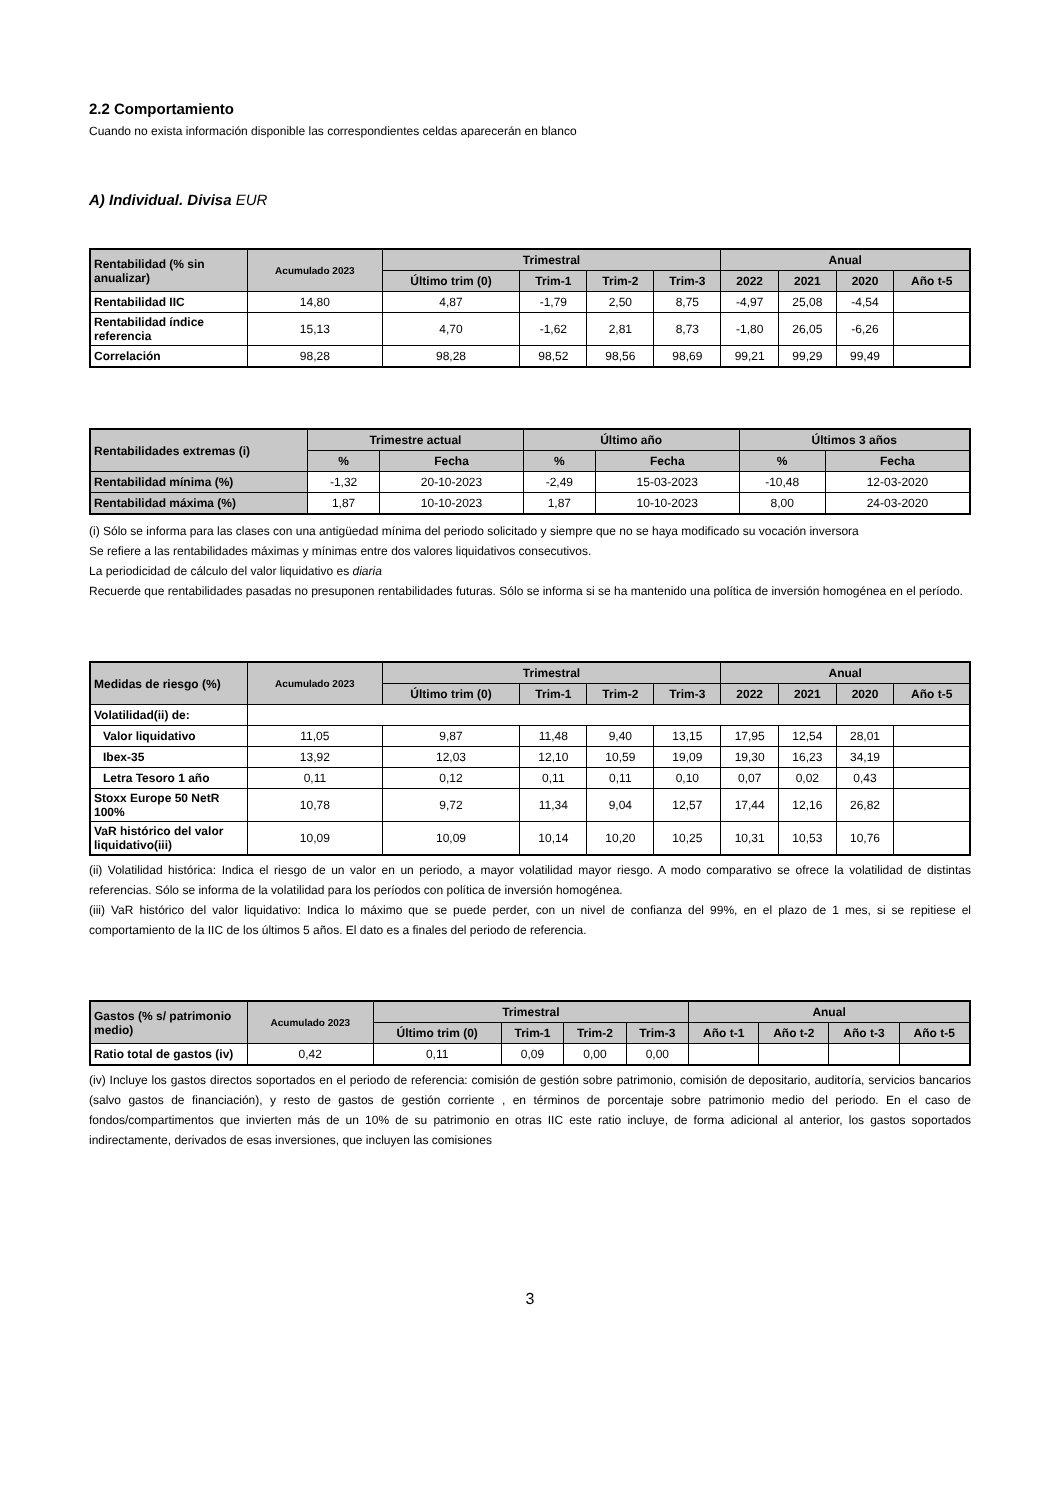2.2 Comportamiento
Cuando no exista información disponible las correspondientes celdas aparecerán en blanco
A) Individual. Divisa EUR
| Rentabilidad (% sin anualizar) | Acumulado 2023 | Trimestral | | | | Anual | | | |
| --- | --- | --- | --- | --- | --- | --- | --- | --- | --- |
| | | Último trim (0) | Trim-1 | Trim-2 | Trim-3 | 2022 | 2021 | 2020 | Año t-5 |
| Rentabilidad IIC | 14,80 | 4,87 | -1,79 | 2,50 | 8,75 | -4,97 | 25,08 | -4,54 | |
| Rentabilidad índice referencia | 15,13 | 4,70 | -1,62 | 2,81 | 8,73 | -1,80 | 26,05 | -6,26 | |
| Correlación | 98,28 | 98,28 | 98,52 | 98,56 | 98,69 | 99,21 | 99,29 | 99,49 | |
| Rentabilidades extremas (i) | Trimestre actual | | Último año | | Últimos 3 años | |
| --- | --- | --- | --- | --- | --- | --- |
| | % | Fecha | % | Fecha | % | Fecha |
| Rentabilidad mínima (%) | -1,32 | 20-10-2023 | -2,49 | 15-03-2023 | -10,48 | 12-03-2020 |
| Rentabilidad máxima (%) | 1,87 | 10-10-2023 | 1,87 | 10-10-2023 | 8,00 | 24-03-2020 |
(i) Sólo se informa para las clases con una antigüedad mínima del periodo solicitado y siempre que no se haya modificado su vocación inversora
Se refiere a las rentabilidades máximas y mínimas entre dos valores liquidativos consecutivos.
La periodicidad de cálculo del valor liquidativo es diaria
Recuerde que rentabilidades pasadas no presuponen rentabilidades futuras. Sólo se informa si se ha mantenido una política de inversión homogénea en el período.
| Medidas de riesgo (%) | Acumulado 2023 | Trimestral | | | | Anual | | | |
| --- | --- | --- | --- | --- | --- | --- | --- | --- | --- |
| | | Último trim (0) | Trim-1 | Trim-2 | Trim-3 | 2022 | 2021 | 2020 | Año t-5 |
| Volatilidad(ii) de: | | | | | | | | | |
| Valor liquidativo | 11,05 | 9,87 | 11,48 | 9,40 | 13,15 | 17,95 | 12,54 | 28,01 | |
| Ibex-35 | 13,92 | 12,03 | 12,10 | 10,59 | 19,09 | 19,30 | 16,23 | 34,19 | |
| Letra Tesoro 1 año | 0,11 | 0,12 | 0,11 | 0,11 | 0,10 | 0,07 | 0,02 | 0,43 | |
| Stoxx Europe 50 NetR 100% | 10,78 | 9,72 | 11,34 | 9,04 | 12,57 | 17,44 | 12,16 | 26,82 | |
| VaR histórico del valor liquidativo(iii) | 10,09 | 10,09 | 10,14 | 10,20 | 10,25 | 10,31 | 10,53 | 10,76 | |
(ii) Volatilidad histórica: Indica el riesgo de un valor en un periodo, a mayor volatilidad mayor riesgo. A modo comparativo se ofrece la volatilidad de distintas referencias. Sólo se informa de la volatilidad para los períodos con política de inversión homogénea.
(iii) VaR histórico del valor liquidativo: Indica lo máximo que se puede perder, con un nivel de confianza del 99%, en el plazo de 1 mes, si se repitiese el comportamiento de la IIC de los últimos 5 años. El dato es a finales del periodo de referencia.
| Gastos (% s/ patrimonio medio) | Acumulado 2023 | Trimestral | | | | Anual | | | |
| --- | --- | --- | --- | --- | --- | --- | --- | --- | --- |
| | | Último trim (0) | Trim-1 | Trim-2 | Trim-3 | Año t-1 | Año t-2 | Año t-3 | Año t-5 |
| Ratio total de gastos (iv) | 0,42 | 0,11 | 0,09 | 0,00 | 0,00 | | | | |
(iv) Incluye los gastos directos soportados en el periodo de referencia: comisión de gestión sobre patrimonio, comisión de depositario, auditoría, servicios bancarios (salvo gastos de financiación), y resto de gastos de gestión corriente , en términos de porcentaje sobre patrimonio medio del periodo. En el caso de fondos/compartimentos que invierten más de un 10% de su patrimonio en otras IIC este ratio incluye, de forma adicional al anterior, los gastos soportados indirectamente, derivados de esas inversiones, que incluyen las comisiones
3